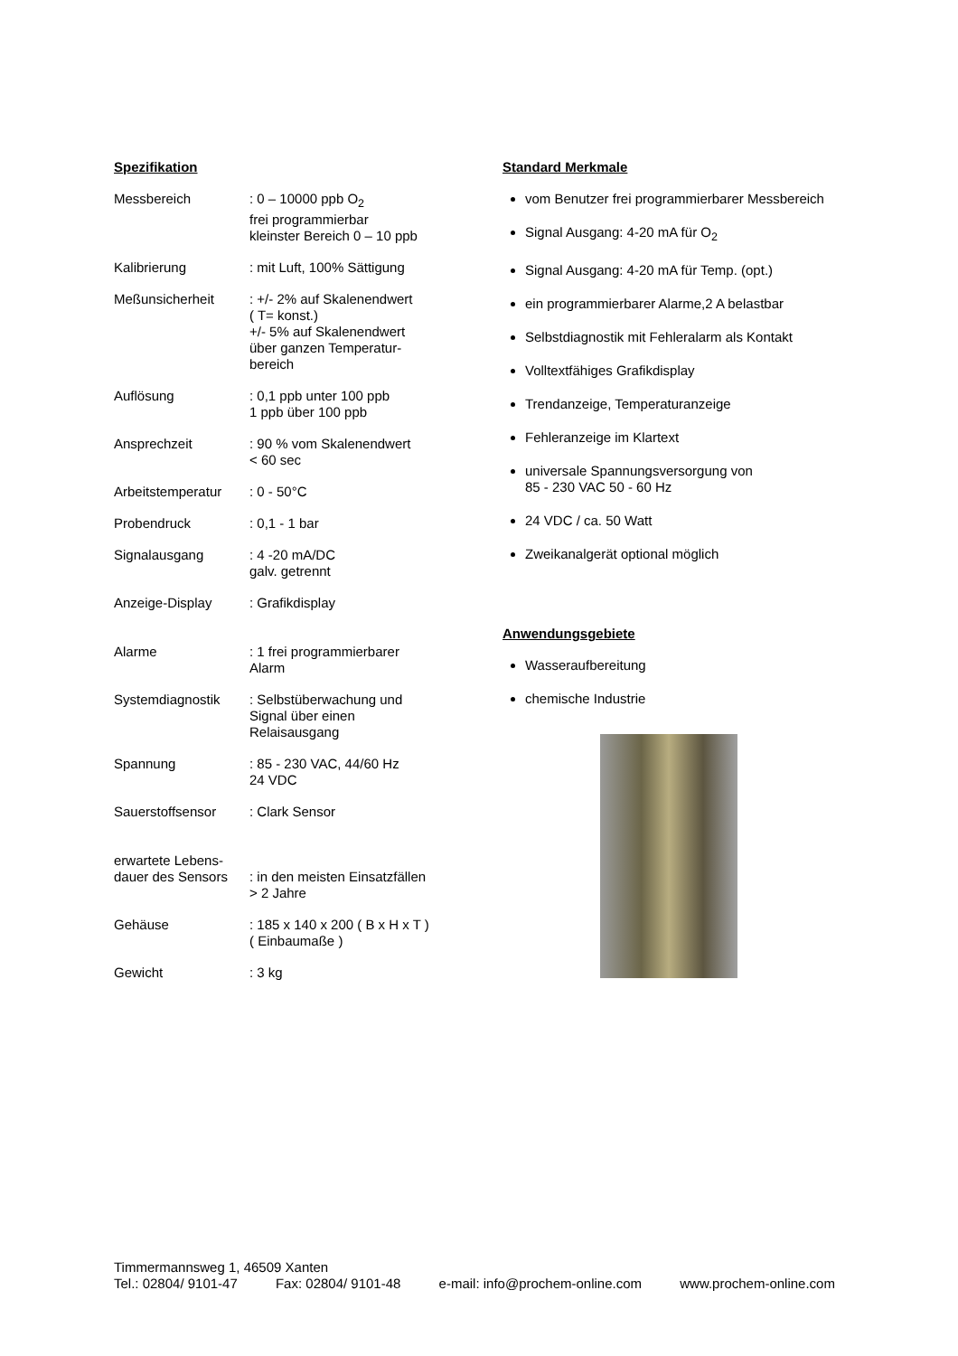Spezifikation
| Messbereich | : 0 – 10000 ppb O<sub>2</sub> frei programmierbar kleinster Bereich 0 – 10 ppb |
| Kalibrierung | : mit Luft, 100% Sättigung |
| Meßunsicherheit | : +/- 2% auf Skalenendwert ( T= konst.) +/- 5% auf Skalenendwert über ganzen Temperatur- bereich |
| Auflösung | : 0,1 ppb unter 100 ppb 1 ppb über 100 ppb |
| Ansprechzeit | : 90 % vom Skalenendwert < 60 sec |
| Arbeitstemperatur | : 0 - 50°C |
| Probendruck | : 0,1 - 1 bar |
| Signalausgang | : 4 -20 mA/DC galv. getrennt |
| Anzeige-Display | : Grafikdisplay |
| Alarme | : 1 frei programmierbarer Alarm |
| Systemdiagnostik | : Selbstüberwachung und Signal über einen Relaisausgang |
| Spannung | : 85 - 230 VAC, 44/60 Hz 24 VDC |
| Sauerstoffsensor | : Clark Sensor |
| erwartete Lebens- dauer des Sensors | : in den meisten Einsatzfällen > 2 Jahre |
| Gehäuse | : 185 x 140 x 200 ( B x H x T ) ( Einbaumaße ) |
| Gewicht | : 3 kg |
Standard Merkmale
vom Benutzer frei programmierbarer Messbereich
Signal Ausgang: 4-20 mA für O<sub>2</sub>
Signal Ausgang: 4-20 mA für Temp. (opt.)
ein programmierbarer Alarme,2 A belastbar
Selbstdiagnostik mit Fehleralarm als Kontakt
Volltextfähiges Grafikdisplay
Trendanzeige, Temperaturanzeige
Fehleranzeige im Klartext
universale Spannungsversorgung von
85 - 230 VAC 50 - 60 Hz
24 VDC / ca. 50 Watt
Zweikanalgerät optional möglich
Anwendungsgebiete
Wasseraufbereitung
chemische Industrie
Timmermannsweg 1, 46509 Xanten
Tel.: 02804/ 9101-47 Fax: 02804/ 9101-48 e-mail: info@prochem-online.com www.prochem-online.com